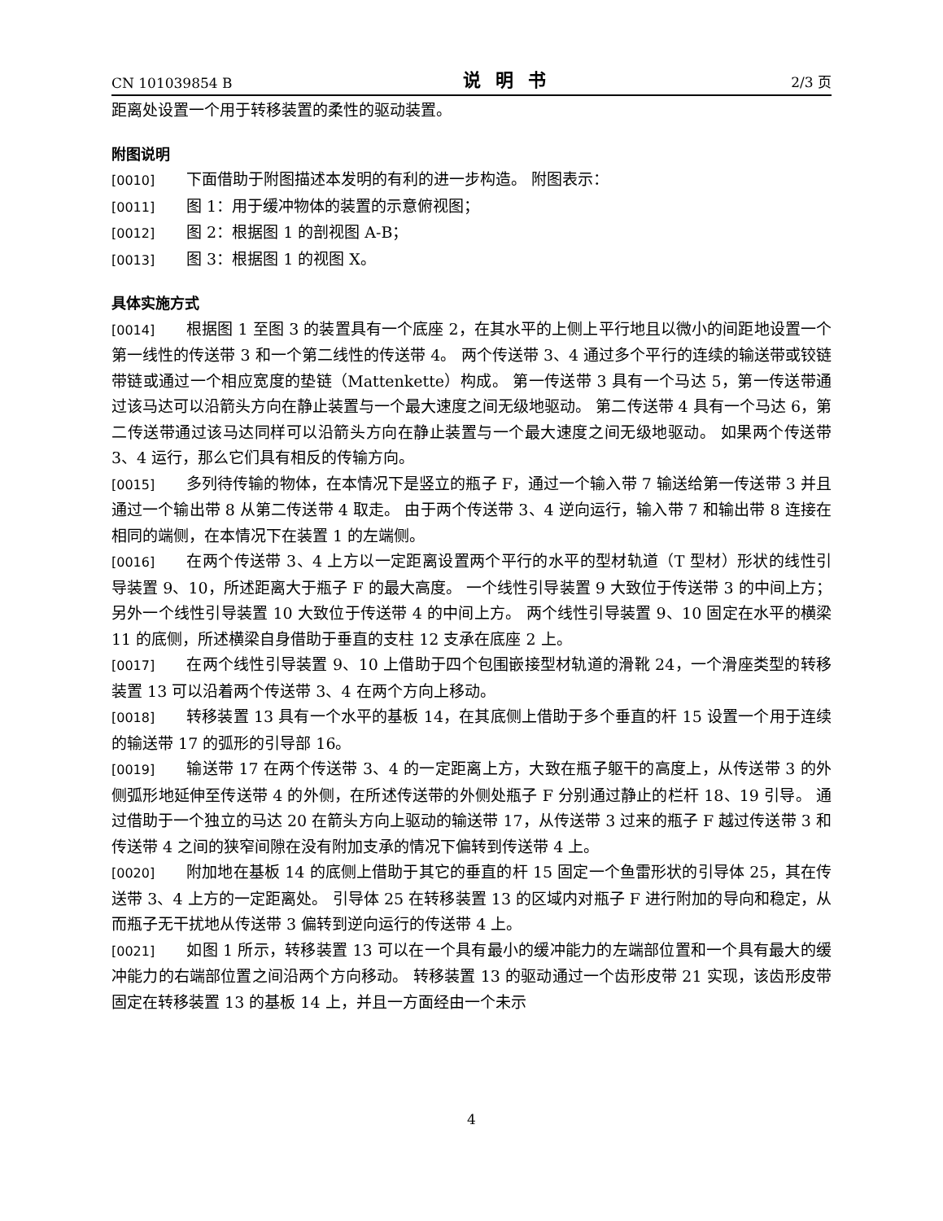CN 101039854 B 说明书 2/3 页
距离处设置一个用于转移装置的柔性的驱动装置。
附图说明
[0010] 下面借助于附图描述本发明的有利的进一步构造。 附图表示：
[0011] 图 1：用于缓冲物体的装置的示意俯视图；
[0012] 图 2：根据图 1 的剖视图 A-B；
[0013] 图 3：根据图 1 的视图 X。
具体实施方式
[0014] 根据图 1 至图 3 的装置具有一个底座 2，在其水平的上侧上平行地且以微小的间距地设置一个第一线性的传送带 3 和一个第二线性的传送带 4。 两个传送带 3、4 通过多个平行的连续的输送带或铰链带链或通过一个相应宽度的垫链（Mattenkette）构成。 第一传送带 3 具有一个马达 5，第一传送带通过该马达可以沿箭头方向在静止装置与一个最大速度之间无级地驱动。 第二传送带 4 具有一个马达 6，第二传送带通过该马达同样可以沿箭头方向在静止装置与一个最大速度之间无级地驱动。 如果两个传送带 3、4 运行，那么它们具有相反的传输方向。
[0015] 多列待传输的物体，在本情况下是竖立的瓶子 F，通过一个输入带 7 输送给第一传送带 3 并且通过一个输出带 8 从第二传送带 4 取走。 由于两个传送带 3、4 逆向运行，输入带 7 和输出带 8 连接在相同的端侧，在本情况下在装置 1 的左端侧。
[0016] 在两个传送带 3、4 上方以一定距离设置两个平行的水平的型材轨道（T 型材）形状的线性引导装置 9、10，所述距离大于瓶子 F 的最大高度。 一个线性引导装置 9 大致位于传送带 3 的中间上方；另外一个线性引导装置 10 大致位于传送带 4 的中间上方。 两个线性引导装置 9、10 固定在水平的横梁 11 的底侧，所述横梁自身借助于垂直的支柱 12 支承在底座 2 上。
[0017] 在两个线性引导装置 9、10 上借助于四个包围嵌接型材轨道的滑靴 24，一个滑座类型的转移装置 13 可以沿着两个传送带 3、4 在两个方向上移动。
[0018] 转移装置 13 具有一个水平的基板 14，在其底侧上借助于多个垂直的杆 15 设置一个用于连续的输送带 17 的弧形的引导部 16。
[0019] 输送带 17 在两个传送带 3、4 的一定距离上方，大致在瓶子躯干的高度上，从传送带 3 的外侧弧形地延伸至传送带 4 的外侧，在所述传送带的外侧处瓶子 F 分别通过静止的栏杆 18、19 引导。 通过借助于一个独立的马达 20 在箭头方向上驱动的输送带 17，从传送带 3 过来的瓶子 F 越过传送带 3 和传送带 4 之间的狭窄间隙在没有附加支承的情况下偏转到传送带 4 上。
[0020] 附加地在基板 14 的底侧上借助于其它的垂直的杆 15 固定一个鱼雷形状的引导体 25，其在传送带 3、4 上方的一定距离处。 引导体 25 在转移装置 13 的区域内对瓶子 F 进行附加的导向和稳定，从而瓶子无干扰地从传送带 3 偏转到逆向运行的传送带 4 上。
[0021] 如图 1 所示，转移装置 13 可以在一个具有最小的缓冲能力的左端部位置和一个具有最大的缓冲能力的右端部位置之间沿两个方向移动。 转移装置 13 的驱动通过一个齿形皮带 21 实现，该齿形皮带固定在转移装置 13 的基板 14 上，并且一方面经由一个未示
4